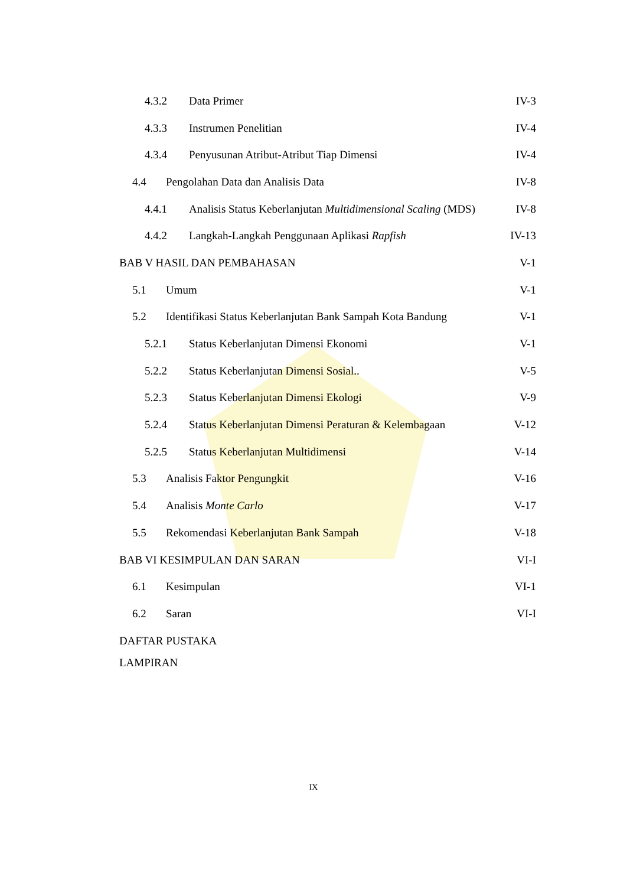4.3.2 Data Primer IV-3
4.3.3 Instrumen Penelitian IV-4
4.3.4 Penyusunan Atribut-Atribut Tiap Dimensi IV-4
4.4 Pengolahan Data dan Analisis Data IV-8
4.4.1 Analisis Status Keberlanjutan Multidimensional Scaling (MDS) IV-8
4.4.2 Langkah-Langkah Penggunaan Aplikasi Rapfish IV-13
BAB V HASIL DAN PEMBAHASAN V-1
5.1 Umum V-1
5.2 Identifikasi Status Keberlanjutan Bank Sampah Kota Bandung V-1
5.2.1 Status Keberlanjutan Dimensi Ekonomi V-1
5.2.2 Status Keberlanjutan Dimensi Sosial.. V-5
5.2.3 Status Keberlanjutan Dimensi Ekologi V-9
5.2.4 Status Keberlanjutan Dimensi Peraturan & Kelembagaan V-12
5.2.5 Status Keberlanjutan Multidimensi V-14
5.3 Analisis Faktor Pengungkit V-16
5.4 Analisis Monte Carlo V-17
5.5 Rekomendasi Keberlanjutan Bank Sampah V-18
BAB VI KESIMPULAN DAN SARAN VI-I
6.1 Kesimpulan VI-1
6.2 Saran VI-I
DAFTAR PUSTAKA
LAMPIRAN
IX